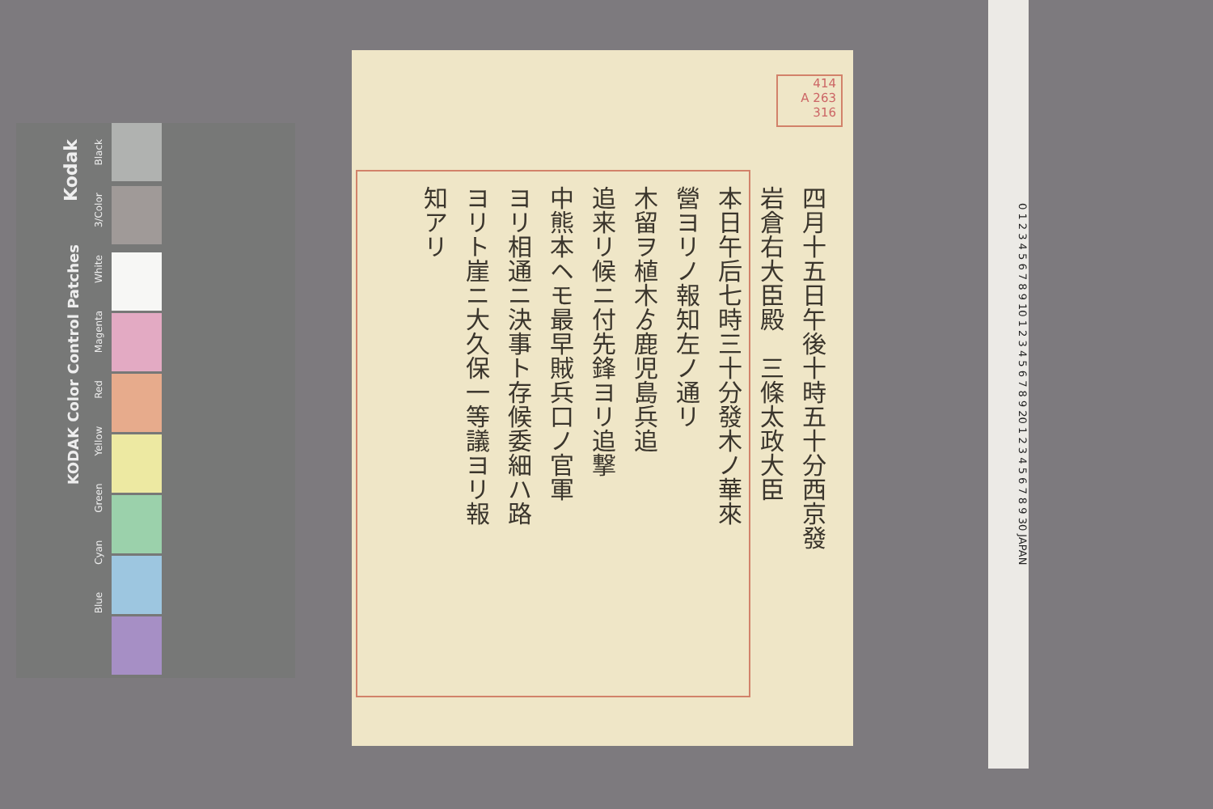Kodak
KODAK Color Control Patches
Blue Cyan Green Yellow Red Magenta White 3/Color Black
414
A 263
316
四月十五日午後十時五十分西京發
岩倉右大臣殿　三條太政大臣
本日午后七時三十分發木ノ華來
營ヨリノ報知左ノ通リ
木留ヲ植木ゟ鹿児島兵追
追来リ候ニ付先鋒ヨリ追撃
中熊本ヘモ最早賊兵口ノ官軍
ヨリ相通ニ決事ト存候委細ハ路
ヨリト崖ニ大久保一等議ヨリ報
知アリ
0 1 2 3 4 5 6 7 8 9 10 1 2 3 4 5 6 7 8 9 20 1 2 3 4 5 6 7 8 9 30 JAPAN